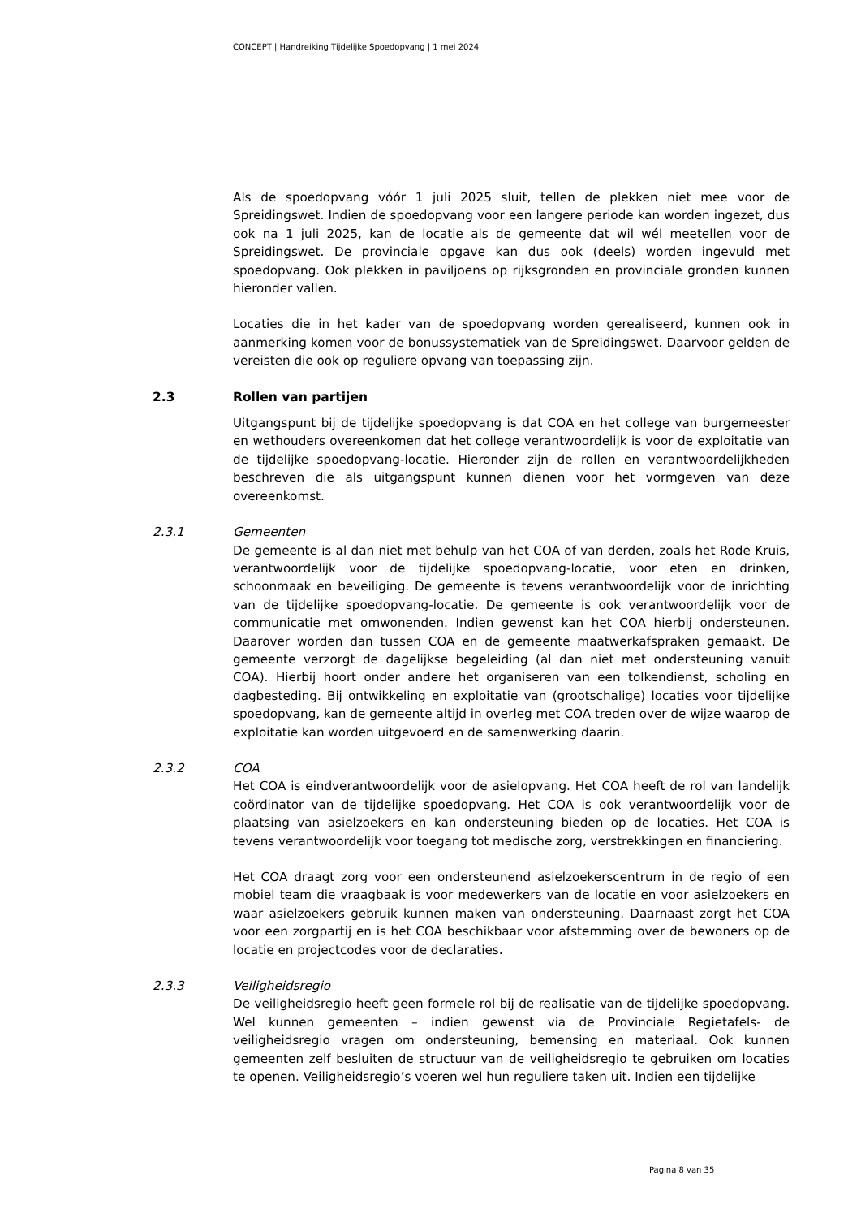CONCEPT | Handreiking Tijdelijke Spoedopvang | 1 mei 2024
Als de spoedopvang vóór 1 juli 2025 sluit, tellen de plekken niet mee voor de Spreidingswet. Indien de spoedopvang voor een langere periode kan worden ingezet, dus ook na 1 juli 2025, kan de locatie als de gemeente dat wil wél meetellen voor de Spreidingswet. De provinciale opgave kan dus ook (deels) worden ingevuld met spoedopvang. Ook plekken in paviljoens op rijksgronden en provinciale gronden kunnen hieronder vallen.
Locaties die in het kader van de spoedopvang worden gerealiseerd, kunnen ook in aanmerking komen voor de bonussystematiek van de Spreidingswet. Daarvoor gelden de vereisten die ook op reguliere opvang van toepassing zijn.
2.3 Rollen van partijen
Uitgangspunt bij de tijdelijke spoedopvang is dat COA en het college van burgemeester en wethouders overeenkomen dat het college verantwoordelijk is voor de exploitatie van de tijdelijke spoedopvang-locatie. Hieronder zijn de rollen en verantwoordelijkheden beschreven die als uitgangspunt kunnen dienen voor het vormgeven van deze overeenkomst.
2.3.1 Gemeenten
De gemeente is al dan niet met behulp van het COA of van derden, zoals het Rode Kruis, verantwoordelijk voor de tijdelijke spoedopvang-locatie, voor eten en drinken, schoonmaak en beveiliging. De gemeente is tevens verantwoordelijk voor de inrichting van de tijdelijke spoedopvang-locatie. De gemeente is ook verantwoordelijk voor de communicatie met omwonenden. Indien gewenst kan het COA hierbij ondersteunen. Daarover worden dan tussen COA en de gemeente maatwerkafspraken gemaakt. De gemeente verzorgt de dagelijkse begeleiding (al dan niet met ondersteuning vanuit COA). Hierbij hoort onder andere het organiseren van een tolkendienst, scholing en dagbesteding. Bij ontwikkeling en exploitatie van (grootschalige) locaties voor tijdelijke spoedopvang, kan de gemeente altijd in overleg met COA treden over de wijze waarop de exploitatie kan worden uitgevoerd en de samenwerking daarin.
2.3.2 COA
Het COA is eindverantwoordelijk voor de asielopvang. Het COA heeft de rol van landelijk coördinator van de tijdelijke spoedopvang. Het COA is ook verantwoordelijk voor de plaatsing van asielzoekers en kan ondersteuning bieden op de locaties. Het COA is tevens verantwoordelijk voor toegang tot medische zorg, verstrekkingen en financiering.
Het COA draagt zorg voor een ondersteunend asielzoekerscentrum in de regio of een mobiel team die vraagbaak is voor medewerkers van de locatie en voor asielzoekers en waar asielzoekers gebruik kunnen maken van ondersteuning. Daarnaast zorgt het COA voor een zorgpartij en is het COA beschikbaar voor afstemming over de bewoners op de locatie en projectcodes voor de declaraties.
2.3.3 Veiligheidsregio
De veiligheidsregio heeft geen formele rol bij de realisatie van de tijdelijke spoedopvang. Wel kunnen gemeenten – indien gewenst via de Provinciale Regietafels- de veiligheidsregio vragen om ondersteuning, bemensing en materiaal. Ook kunnen gemeenten zelf besluiten de structuur van de veiligheidsregio te gebruiken om locaties te openen. Veiligheidsregio’s voeren wel hun reguliere taken uit. Indien een tijdelijke
Pagina 8 van 35